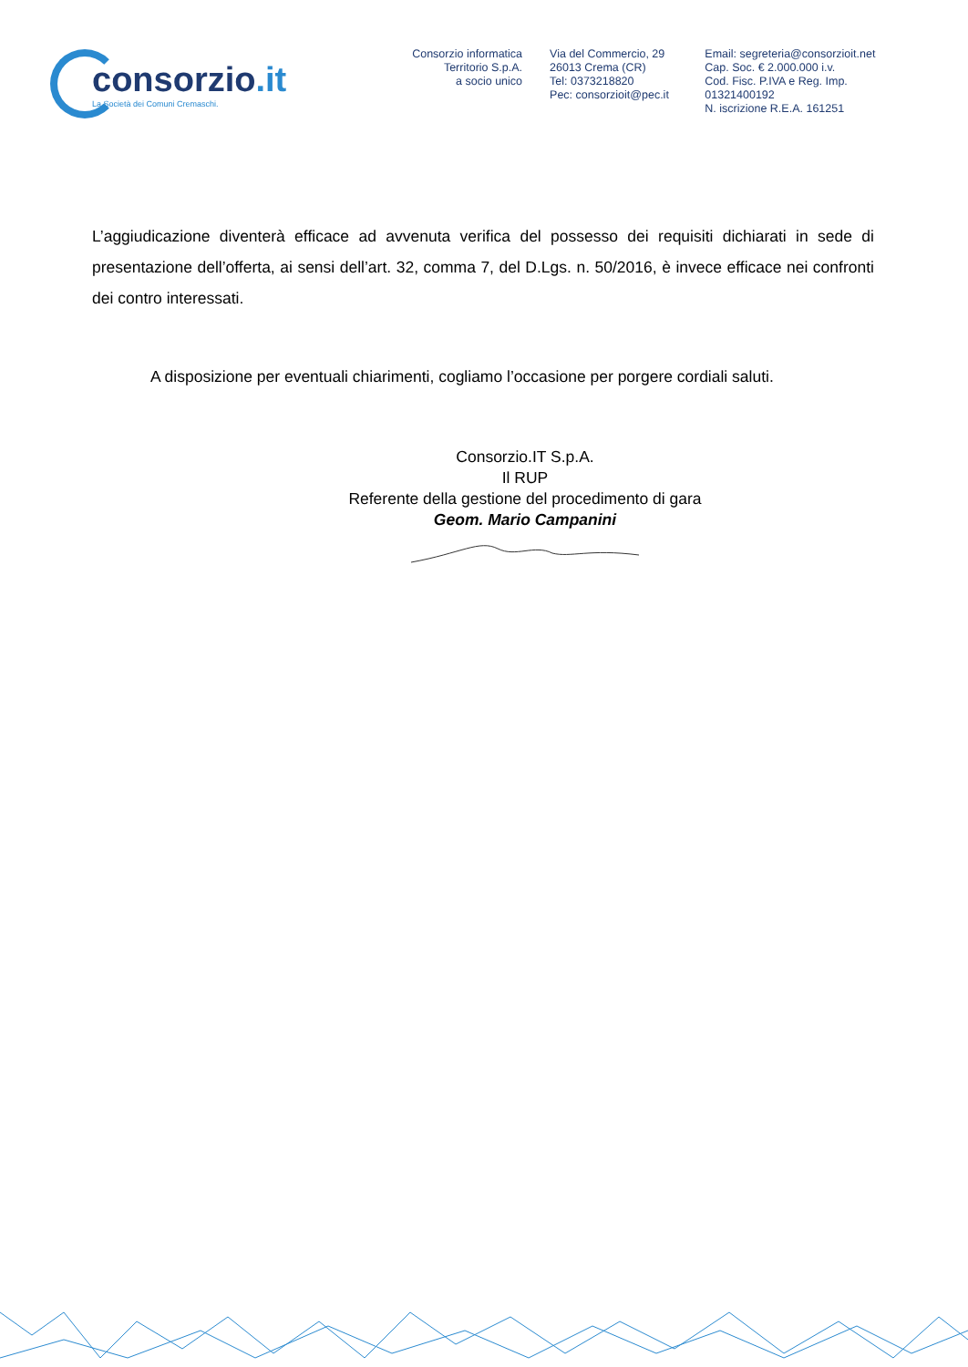consorzio.it
La Società dei Comuni Cremaschi.
Consorzio informatica
Territorio S.p.A.
a socio unico
Via del Commercio, 29
26013 Crema (CR)
Tel: 0373218820
Pec: consorzioit@pec.it
Email: segreteria@consorzioit.net
Cap. Soc. € 2.000.000 i.v.
Cod. Fisc. P.IVA e Reg. Imp. 01321400192
N. iscrizione R.E.A. 161251
L’aggiudicazione diventerà efficace ad avvenuta verifica del possesso dei requisiti dichiarati in sede di presentazione dell’offerta, ai sensi dell’art. 32, comma 7, del D.Lgs. n. 50/2016, è invece efficace nei confronti dei contro interessati.
A disposizione per eventuali chiarimenti, cogliamo l’occasione per porgere cordiali saluti.
Consorzio.IT S.p.A.
Il RUP
Referente della gestione del procedimento di gara
Geom. Mario Campanini